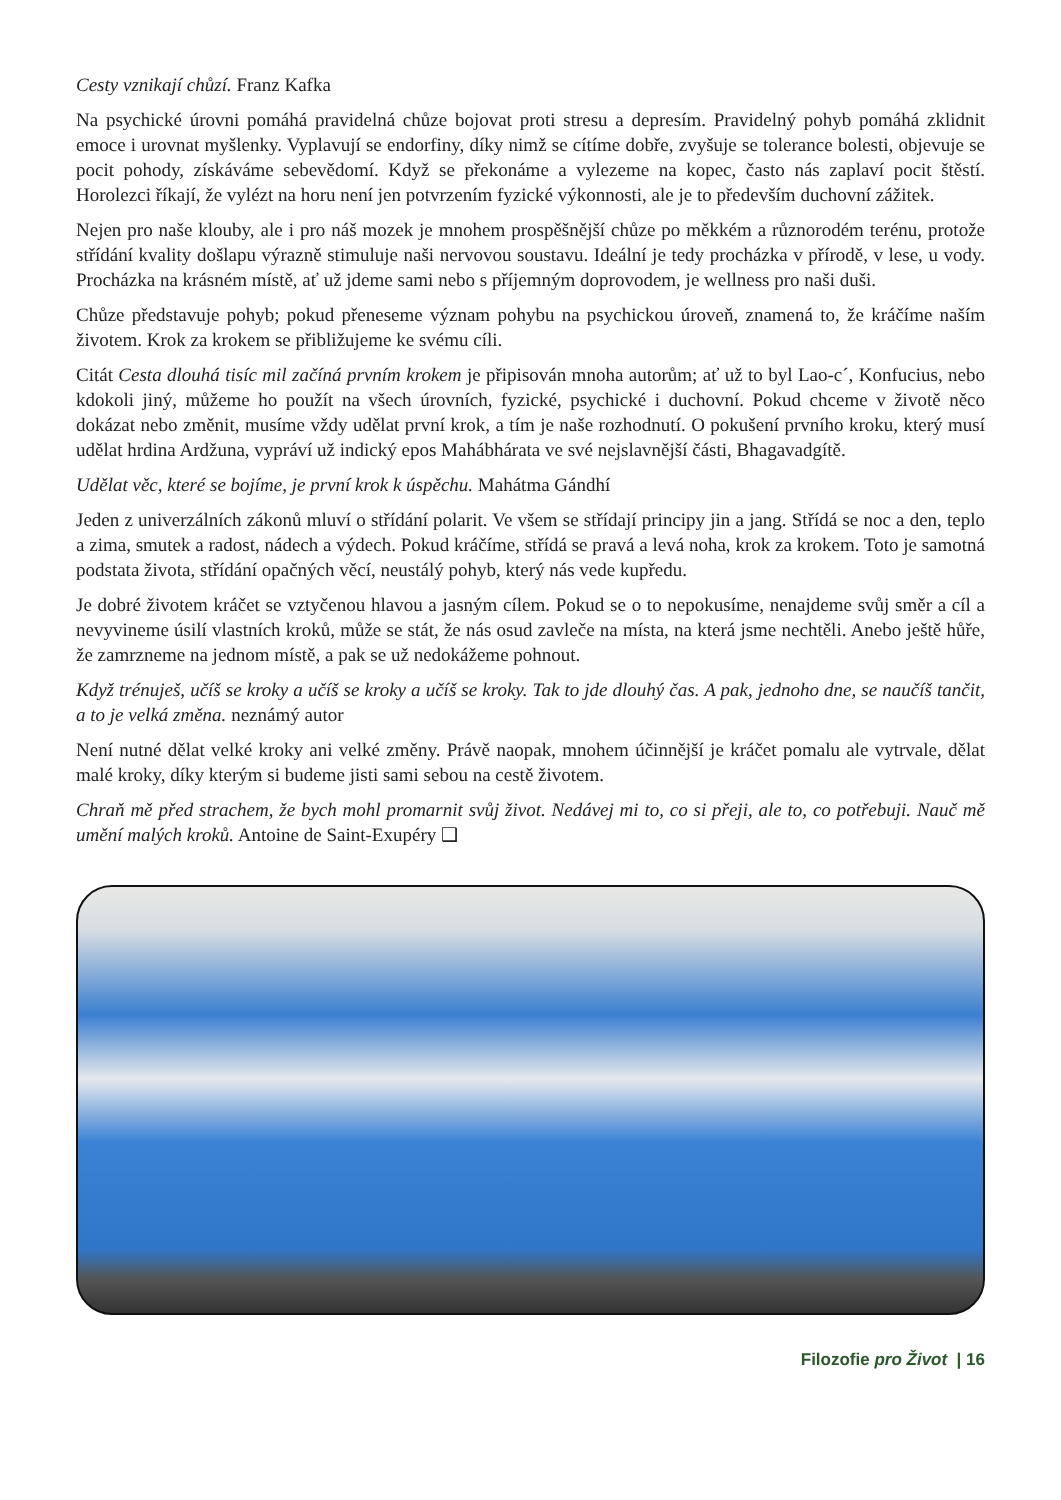Cesty vznikají chůzí. Franz Kafka
Na psychické úrovni pomáhá pravidelná chůze bojovat proti stresu a depresím. Pravidelný pohyb pomáhá zklidnit emoce i urovnat myšlenky. Vyplavují se endorfiny, díky nimž se cítíme dobře, zvyšuje se tolerance bolesti, objevuje se pocit pohody, získáváme sebevědomí. Když se překonáme a vylezeme na kopec, často nás zaplaví pocit štěstí. Horolezci říkají, že vylézt na horu není jen potvrzením fyzické výkonnosti, ale je to především duchovní zážitek.
Nejen pro naše klouby, ale i pro náš mozek je mnohem prospěšnější chůze po měkkém a různorodém terénu, protože střídání kvality došlapu výrazně stimuluje naši nervovou soustavu. Ideální je tedy procházka v přírodě, v lese, u vody. Procházka na krásném místě, ať už jdeme sami nebo s příjemným doprovodem, je wellness pro naši duši.
Chůze představuje pohyb; pokud přeneseme význam pohybu na psychickou úroveň, znamená to, že kráčíme naším životem. Krok za krokem se přibližujeme ke svému cíli.
Citát Cesta dlouhá tisíc mil začíná prvním krokem je připisován mnoha autorům; ať už to byl Lao-c´, Konfucius, nebo kdokoli jiný, můžeme ho použít na všech úrovních, fyzické, psychické i duchovní. Pokud chceme v životě něco dokázat nebo změnit, musíme vždy udělat první krok, a tím je naše rozhodnutí. O pokušení prvního kroku, který musí udělat hrdina Ardžuna, vypráví už indický epos Mahábhárata ve své nejslavnější části, Bhagavadgítě.
Udělat věc, které se bojíme, je první krok k úspěchu. Mahátma Gándhí
Jeden z univerzálních zákonů mluví o střídání polarit. Ve všem se střídají principy jin a jang. Střídá se noc a den, teplo a zima, smutek a radost, nádech a výdech. Pokud kráčíme, střídá se pravá a levá noha, krok za krokem. Toto je samotná podstata života, střídání opačných věcí, neustálý pohyb, který nás vede kupředu.
Je dobré životem kráčet se vztyčenou hlavou a jasným cílem. Pokud se o to nepokusíme, nenajdeme svůj směr a cíl a nevyvineme úsilí vlastních kroků, může se stát, že nás osud zavleče na místa, na která jsme nechtěli. Anebo ještě hůře, že zamrzneme na jednom místě, a pak se už nedokážeme pohnout.
Když trénuješ, učíš se kroky a učíš se kroky a učíš se kroky. Tak to jde dlouhý čas. A pak, jednoho dne, se naučíš tančit, a to je velká změna. neznámý autor
Není nutné dělat velké kroky ani velké změny. Právě naopak, mnohem účinnější je kráčet pomalu ale vytrvale, dělat malé kroky, díky kterým si budeme jisti sami sebou na cestě životem.
Chraň mě před strachem, že bych mohl promarnit svůj život. Nedávej mi to, co si přeji, ale to, co potřebuji. Nauč mě umění malých kroků. Antoine de Saint-Exupéry ❑
Filozofie pro Život | 16